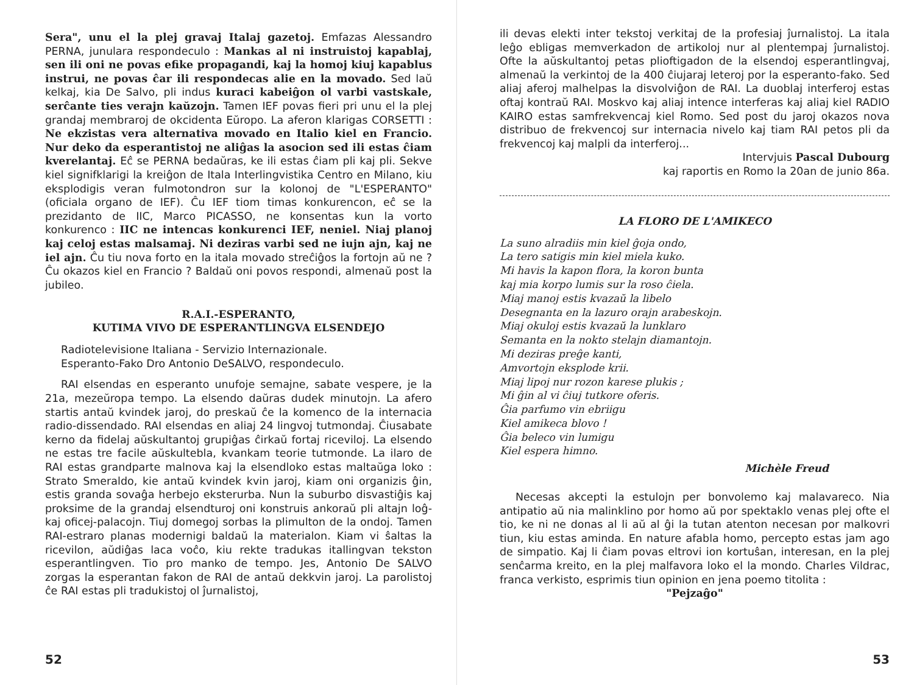Sera", unu el la plej gravaj Italaj gazetoj. Emfazas Alessandro PERNA, junulara respondeculo : Mankas al ni instruistoj kapablaj, sen ili oni ne povas efike propagandi, kaj la homoj kiuj kapablus instrui, ne povas ĉar ili respondecas alie en la movado. Sed laŭ kelkaj, kia De Salvo, pli indus kuraci kabeiĝon ol varbi vastskale, serĉante ties verajn kaŭzojn. Tamen IEF povas fieri pri unu el la plej grandaj membraroj de okcidenta Eŭropo. La aferon klarigas CORSETTI : Ne ekzistas vera alternativa movado en Italio kiel en Francio. Nur deko da esperantistoj ne aliĝas la asocion sed ili estas ĉiam kverelantaj. Eĉ se PERNA bedaŭras, ke ili estas ĉiam pli kaj pli. Sekve kiel signifklarigi la kreiĝon de Itala Interlingvistika Centro en Milano, kiu eksplodigis veran fulmotondron sur la kolonoj de "L'ESPERANTO" (oficiala organo de IEF). Ĉu IEF tiom timas konkurencon, eĉ se la prezidanto de IIC, Marco PICASSO, ne konsentas kun la vorto konkurenco : IIC ne intencas konkurenci IEF, neniel. Niaj planoj kaj celoj estas malsamaj. Ni deziras varbi sed ne iujn ajn, kaj ne iel ajn. Ĉu tiu nova forto en la itala movado streĉiĝos la fortojn aŭ ne ? Ĉu okazos kiel en Francio ? Baldaŭ oni povos respondi, almenaŭ post la jubileo.
R.A.I.-ESPERANTO,
KUTIMA VIVO DE ESPERANTLINGVA ELSENDEJO
Radiotelevisione Italiana - Servizio Internazionale.
Esperanto-Fako Dro Antonio DeSALVO, respondeculo.
RAI elsendas en esperanto unufoje semajne, sabate vespere, je la 21a, mezeŭropa tempo. La elsendo daŭras dudek minutojn. La afero startis antaŭ kvindek jaroj, do preskaŭ ĉe la komenco de la internacia radio-dissendado. RAI elsendas en aliaj 24 lingvoj tutmondaj. Ĉiusabate kerno da fidelaj aŭskultantoj grupiĝas ĉirkaŭ fortaj riceviloj. La elsendo ne estas tre facile aŭskultebla, kvankam teorie tutmonde. La ilaro de RAI estas grandparte malnova kaj la elsendloko estas maltaŭga loko : Strato Smeraldo, kie antaŭ kvindek kvin jaroj, kiam oni organizis ĝin, estis granda sovaĝa herbejo eksterurba. Nun la suburbo disvastiĝis kaj proksime de la grandaj elsendturoj oni konstruis ankoraŭ pli altajn loĝ- kaj oficej-palacojn. Tiuj domegoj sorbas la plimulton de la ondoj. Tamen RAI-estraro planas modernigi baldaŭ la materialon. Kiam vi ŝaltas la ricevilon, aŭdiĝas laca voĉo, kiu rekte tradukas itallingvan tekston esperantlingven. Tio pro manko de tempo. Jes, Antonio De SALVO zorgas la esperantan fakon de RAI de antaŭ dekkvin jaroj. La parolistoj ĉe RAI estas pli tradukistoj ol ĵurnalistoj,
52
ili devas elekti inter tekstoj verkitaj de la profesiaj ĵurnalistoj. La itala leĝo ebligas memverkadon de artikoloj nur al plentempaj ĵurnalistoj. Ofte la aŭskultantoj petas plioftigadon de la elsendoj esperantlingvaj, almenaŭ la verkintoj de la 400 ĉiujaraj leteroj por la esperanto-fako. Sed aliaj aferoj malhelpas la disvolviĝon de RAI. La duoblaj interferoj estas oftaj kontraŭ RAI. Moskvo kaj aliaj intence interferas kaj aliaj kiel RADIO KAIRO estas samfrekvencaj kiel Romo. Sed post du jaroj okazos nova distribuo de frekvencoj sur internacia nivelo kaj tiam RAI petos pli da frekvencoj kaj malpli da interferoj...
Intervjuis Pascal Dubourg
kaj raportis en Romo la 20an de junio 86a.
LA FLORO DE L'AMIKECO
La suno alradiis min kiel ĝoja ondo,
La tero satigis min kiel miela kuko.
Mi havis la kapon flora, la koron bunta
kaj mia korpo lumis sur la roso ĉiela.
Miaj manoj estis kvazaŭ la libelo
Desegnanta en la lazuro orajn arabeskojn.
Miaj okuloj estis kvazaŭ la lunklaro
Semanta en la nokto stelajn diamantojn.
Mi deziras preĝe kanti,
Amvortojn eksplode krii.
Miaj lipoj nur rozon karese plukis ;
Mi ĝin al vi ĉiuj tutkore oferis.
Ĝia parfumo vin ebriigu
Kiel amikeca blovo !
Ĝia beleco vin lumigu
Kiel espera himno.
Michèle Freud
Necesas akcepti la estulojn per bonvolemo kaj malavareco. Nia antipatio aŭ nia malinklino por homo aŭ por spektaklo venas plej ofte el tio, ke ni ne donas al li aŭ al ĝi la tutan atenton necesan por malkovri tiun, kiu estas aminda. En nature afabla homo, percepto estas jam ago de simpatio. Kaj li ĉiam povas eltrovi ion kortuŝan, interesan, en la plej senĉarma kreito, en la plej malfavora loko el la mondo. Charles Vildrac, franca verkisto, esprimis tiun opinion en jena poemo titolita :
"Pejzaĝo"
53